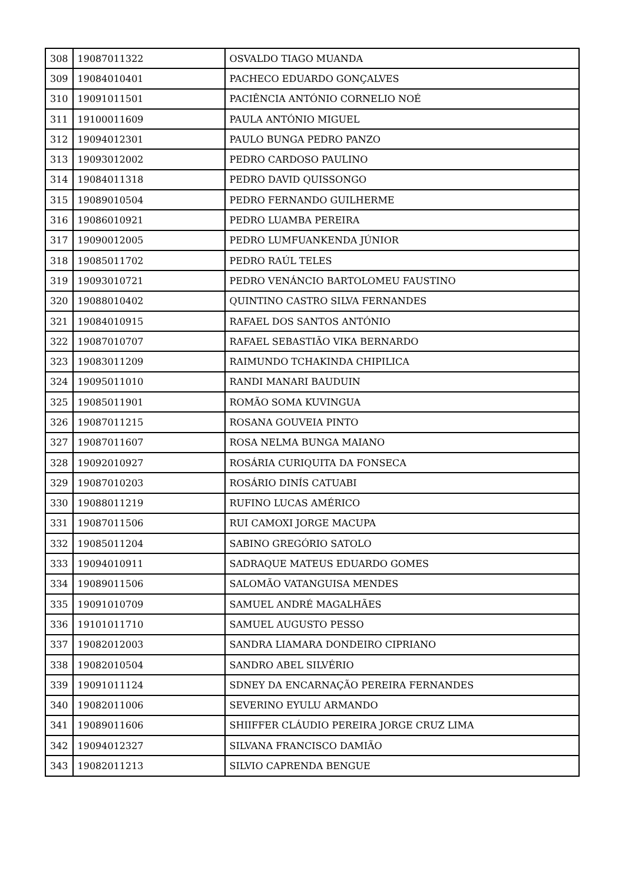| 308 | 19087011322 | OSVALDO TIAGO MUANDA |
| 309 | 19084010401 | PACHECO EDUARDO GONÇALVES |
| 310 | 19091011501 | PACIÊNCIA ANTÓNIO CORNELIO NOÉ |
| 311 | 19100011609 | PAULA ANTÓNIO MIGUEL |
| 312 | 19094012301 | PAULO BUNGA PEDRO PANZO |
| 313 | 19093012002 | PEDRO CARDOSO PAULINO |
| 314 | 19084011318 | PEDRO DAVID QUISSONGO |
| 315 | 19089010504 | PEDRO FERNANDO GUILHERME |
| 316 | 19086010921 | PEDRO LUAMBA PEREIRA |
| 317 | 19090012005 | PEDRO LUMFUANKENDA JÚNIOR |
| 318 | 19085011702 | PEDRO RAÚL TELES |
| 319 | 19093010721 | PEDRO VENÁNCIO BARTOLOMEU FAUSTINO |
| 320 | 19088010402 | QUINTINO CASTRO SILVA FERNANDES |
| 321 | 19084010915 | RAFAEL DOS SANTOS ANTÓNIO |
| 322 | 19087010707 | RAFAEL SEBASTIÃO VIKA BERNARDO |
| 323 | 19083011209 | RAIMUNDO TCHAKINDA CHIPILICA |
| 324 | 19095011010 | RANDI MANARI BAUDUIN |
| 325 | 19085011901 | ROMÃO SOMA KUVINGUA |
| 326 | 19087011215 | ROSANA GOUVEIA PINTO |
| 327 | 19087011607 | ROSA NELMA BUNGA MAIANO |
| 328 | 19092010927 | ROSÁRIA CURIQUITA DA FONSECA |
| 329 | 19087010203 | ROSÁRIO DINÍS CATUABI |
| 330 | 19088011219 | RUFINO LUCAS AMÉRICO |
| 331 | 19087011506 | RUI CAMOXI JORGE MACUPA |
| 332 | 19085011204 | SABINO GREGÓRIO SATOLO |
| 333 | 19094010911 | SADRAQUE MATEUS EDUARDO GOMES |
| 334 | 19089011506 | SALOMÃO VATANGUISA MENDES |
| 335 | 19091010709 | SAMUEL ANDRÉ MAGALHÃES |
| 336 | 19101011710 | SAMUEL AUGUSTO PESSO |
| 337 | 19082012003 | SANDRA LIAMARA DONDEIRO CIPRIANO |
| 338 | 19082010504 | SANDRO ABEL SILVÉRIO |
| 339 | 19091011124 | SDNEY DA ENCARNAÇÃO PEREIRA FERNANDES |
| 340 | 19082011006 | SEVERINO EYULU ARMANDO |
| 341 | 19089011606 | SHIIFFER CLÁUDIO PEREIRA JORGE CRUZ LIMA |
| 342 | 19094012327 | SILVANA FRANCISCO DAMIÃO |
| 343 | 19082011213 | SILVIO CAPRENDA BENGUE |